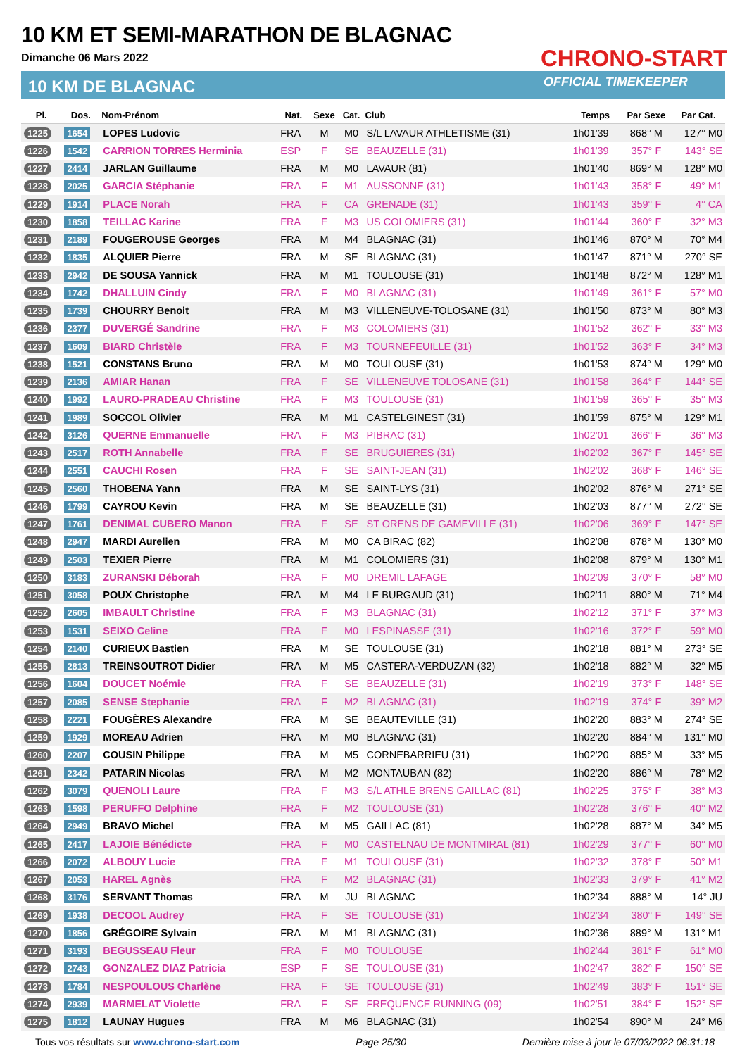10 KM ET SEMI-MARATHON DE BLAGNAC
Dimanche 06 Mars 2022
10 KM DE BLAGNAC
CHRONO-START
OFFICIAL TIMEKEEPER
| Pl. | Dos. | Nom-Prénom | Nat. | Sexe | Cat. | Club | Temps | Par Sexe | Par Cat. |
| --- | --- | --- | --- | --- | --- | --- | --- | --- | --- |
| 1225 | 1654 | LOPES Ludovic | FRA | M | M0 | S/L LAVAUR ATHLETISME (31) | 1h01'39 | 868° M | 127° M0 |
| 1226 | 1542 | CARRION TORRES Herminia | ESP | F | SE | BEAUZELLE (31) | 1h01'39 | 357° F | 143° SE |
| 1227 | 2414 | JARLAN Guillaume | FRA | M | M0 | LAVAUR (81) | 1h01'40 | 869° M | 128° M0 |
| 1228 | 2025 | GARCIA Stéphanie | FRA | F | M1 | AUSSONNE (31) | 1h01'43 | 358° F | 49° M1 |
| 1229 | 1914 | PLACE Norah | FRA | F | CA | GRENADE (31) | 1h01'43 | 359° F | 4° CA |
| 1230 | 1858 | TEILLAC Karine | FRA | F | M3 | US COLOMIERS (31) | 1h01'44 | 360° F | 32° M3 |
| 1231 | 2189 | FOUGEROUSE Georges | FRA | M | M4 | BLAGNAC (31) | 1h01'46 | 870° M | 70° M4 |
| 1232 | 1835 | ALQUIER Pierre | FRA | M | SE | BLAGNAC (31) | 1h01'47 | 871° M | 270° SE |
| 1233 | 2942 | DE SOUSA Yannick | FRA | M | M1 | TOULOUSE (31) | 1h01'48 | 872° M | 128° M1 |
| 1234 | 1742 | DHALLUIN Cindy | FRA | F | M0 | BLAGNAC (31) | 1h01'49 | 361° F | 57° M0 |
| 1235 | 1739 | CHOURRY Benoit | FRA | M | M3 | VILLENEUVE-TOLOSANE (31) | 1h01'50 | 873° M | 80° M3 |
| 1236 | 2377 | DUVERGÉ Sandrine | FRA | F | M3 | COLOMIERS (31) | 1h01'52 | 362° F | 33° M3 |
| 1237 | 1609 | BIARD Christèle | FRA | F | M3 | TOURNEFEUILLE (31) | 1h01'52 | 363° F | 34° M3 |
| 1238 | 1521 | CONSTANS Bruno | FRA | M | M0 | TOULOUSE (31) | 1h01'53 | 874° M | 129° M0 |
| 1239 | 2136 | AMIAR Hanan | FRA | F | SE | VILLENEUVE TOLOSANE (31) | 1h01'58 | 364° F | 144° SE |
| 1240 | 1992 | LAURO-PRADEAU Christine | FRA | F | M3 | TOULOUSE (31) | 1h01'59 | 365° F | 35° M3 |
| 1241 | 1989 | SOCCOL Olivier | FRA | M | M1 | CASTELGINEST (31) | 1h01'59 | 875° M | 129° M1 |
| 1242 | 3126 | QUERNE Emmanuelle | FRA | F | M3 | PIBRAC (31) | 1h02'01 | 366° F | 36° M3 |
| 1243 | 2517 | ROTH Annabelle | FRA | F | SE | BRUGUIERES (31) | 1h02'02 | 367° F | 145° SE |
| 1244 | 2551 | CAUCHI Rosen | FRA | F | SE | SAINT-JEAN (31) | 1h02'02 | 368° F | 146° SE |
| 1245 | 2560 | THOBENA Yann | FRA | M | SE | SAINT-LYS (31) | 1h02'02 | 876° M | 271° SE |
| 1246 | 1799 | CAYROU Kevin | FRA | M | SE | BEAUZELLE (31) | 1h02'03 | 877° M | 272° SE |
| 1247 | 1761 | DENIMAL CUBERO Manon | FRA | F | SE | ST ORENS DE GAMEVILLE (31) | 1h02'06 | 369° F | 147° SE |
| 1248 | 2947 | MARDI Aurelien | FRA | M | M0 | CA BIRAC (82) | 1h02'08 | 878° M | 130° M0 |
| 1249 | 2503 | TEXIER Pierre | FRA | M | M1 | COLOMIERS (31) | 1h02'08 | 879° M | 130° M1 |
| 1250 | 3183 | ZURANSKI Déborah | FRA | F | M0 | DREMIL LAFAGE | 1h02'09 | 370° F | 58° M0 |
| 1251 | 3058 | POUX Christophe | FRA | M | M4 | LE BURGAUD (31) | 1h02'11 | 880° M | 71° M4 |
| 1252 | 2605 | IMBAULT Christine | FRA | F | M3 | BLAGNAC (31) | 1h02'12 | 371° F | 37° M3 |
| 1253 | 1531 | SEIXO Celine | FRA | F | M0 | LESPINASSE (31) | 1h02'16 | 372° F | 59° M0 |
| 1254 | 2140 | CURIEUX Bastien | FRA | M | SE | TOULOUSE (31) | 1h02'18 | 881° M | 273° SE |
| 1255 | 2813 | TREINSOUTROT Didier | FRA | M | M5 | CASTERA-VERDUZAN (32) | 1h02'18 | 882° M | 32° M5 |
| 1256 | 1604 | DOUCET Noémie | FRA | F | SE | BEAUZELLE (31) | 1h02'19 | 373° F | 148° SE |
| 1257 | 2085 | SENSE Stephanie | FRA | F | M2 | BLAGNAC (31) | 1h02'19 | 374° F | 39° M2 |
| 1258 | 2221 | FOUGÈRES Alexandre | FRA | M | SE | BEAUTEVILLE (31) | 1h02'20 | 883° M | 274° SE |
| 1259 | 1929 | MOREAU Adrien | FRA | M | M0 | BLAGNAC (31) | 1h02'20 | 884° M | 131° M0 |
| 1260 | 2207 | COUSIN Philippe | FRA | M | M5 | CORNEBARRIEU (31) | 1h02'20 | 885° M | 33° M5 |
| 1261 | 2342 | PATARIN Nicolas | FRA | M | M2 | MONTAUBAN (82) | 1h02'20 | 886° M | 78° M2 |
| 1262 | 3079 | QUENOLI Laure | FRA | F | M3 | S/L ATHLE BRENS GAILLAC (81) | 1h02'25 | 375° F | 38° M3 |
| 1263 | 1598 | PERUFFO Delphine | FRA | F | M2 | TOULOUSE (31) | 1h02'28 | 376° F | 40° M2 |
| 1264 | 2949 | BRAVO Michel | FRA | M | M5 | GAILLAC (81) | 1h02'28 | 887° M | 34° M5 |
| 1265 | 2417 | LAJOIE Bénédicte | FRA | F | M0 | CASTELNAU DE MONTMIRAL (81) | 1h02'29 | 377° F | 60° M0 |
| 1266 | 2072 | ALBOUY Lucie | FRA | F | M1 | TOULOUSE (31) | 1h02'32 | 378° F | 50° M1 |
| 1267 | 2053 | HAREL Agnès | FRA | F | M2 | BLAGNAC (31) | 1h02'33 | 379° F | 41° M2 |
| 1268 | 3176 | SERVANT Thomas | FRA | M | JU | BLAGNAC | 1h02'34 | 888° M | 14° JU |
| 1269 | 1938 | DECOOL Audrey | FRA | F | SE | TOULOUSE (31) | 1h02'34 | 380° F | 149° SE |
| 1270 | 1856 | GRÉGOIRE Sylvain | FRA | M | M1 | BLAGNAC (31) | 1h02'36 | 889° M | 131° M1 |
| 1271 | 3193 | BEGUSSEAU Fleur | FRA | F | M0 | TOULOUSE | 1h02'44 | 381° F | 61° M0 |
| 1272 | 2743 | GONZALEZ DIAZ Patricia | ESP | F | SE | TOULOUSE (31) | 1h02'47 | 382° F | 150° SE |
| 1273 | 1784 | NESPOULOUS Charlène | FRA | F | SE | TOULOUSE (31) | 1h02'49 | 383° F | 151° SE |
| 1274 | 2939 | MARMELAT Violette | FRA | F | SE | FREQUENCE RUNNING (09) | 1h02'51 | 384° F | 152° SE |
| 1275 | 1812 | LAUNAY Hugues | FRA | M | M6 | BLAGNAC (31) | 1h02'54 | 890° M | 24° M6 |
Tous vos résultats sur www.chrono-start.com Page 25/30 Dernière mise à jour le 07/03/2022 06:31:18